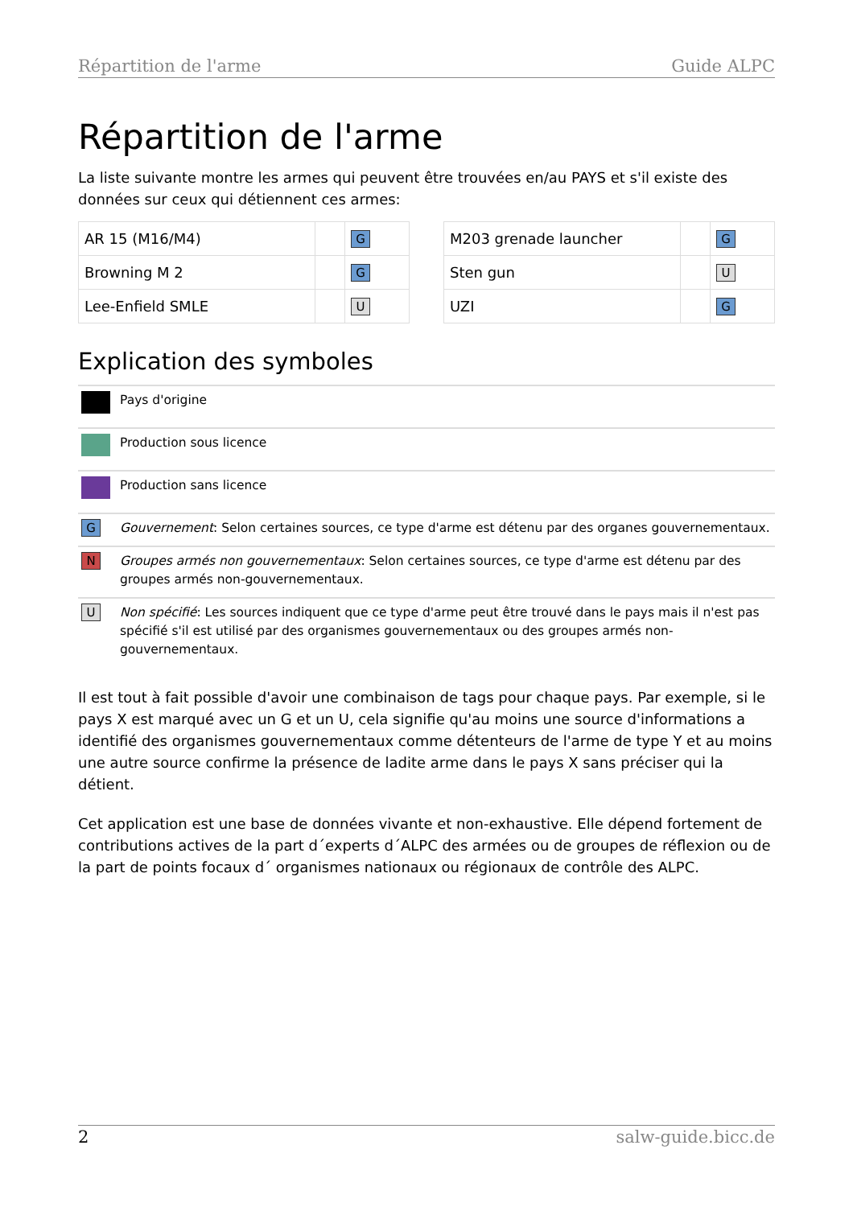Répartition de l'arme Guide ALPC
Répartition de l'arme
La liste suivante montre les armes qui peuvent être trouvées en/au PAYS et s'il existe des données sur ceux qui détiennent ces armes:
| AR 15 (M16/M4) | | G |
| Browning M 2 | | G |
| Lee-Enfield SMLE | | U |
| M203 grenade launcher | | G |
| Sten gun | | U |
| UZI | | G |
Explication des symboles
| | Pays d'origine |
| | Production sous licence |
| | Production sans licence |
| G | Gouvernement : Selon certaines sources, ce type d'arme est détenu par des organes gouvernementaux. |
| N | Groupes armés non gouvernementaux : Selon certaines sources, ce type d'arme est détenu par des groupes armés non-gouvernementaux. |
| U | Non spécifié : Les sources indiquent que ce type d'arme peut être trouvé dans le pays mais il n'est pas spécifié s'il est utilisé par des organismes gouvernementaux ou des groupes armés non-gouvernementaux. |
Il est tout à fait possible d'avoir une combinaison de tags pour chaque pays. Par exemple, si le pays X est marqué avec un G et un U, cela signifie qu'au moins une source d'informations a identifié des organismes gouvernementaux comme détenteurs de l'arme de type Y et au moins une autre source confirme la présence de ladite arme dans le pays X sans préciser qui la détient.
Cet application est une base de données vivante et non-exhaustive. Elle dépend fortement de contributions actives de la part d´experts d´ALPC des armées ou de groupes de réflexion ou de la part de points focaux d´ organismes nationaux ou régionaux de contrôle des ALPC.
2 salw-guide.bicc.de